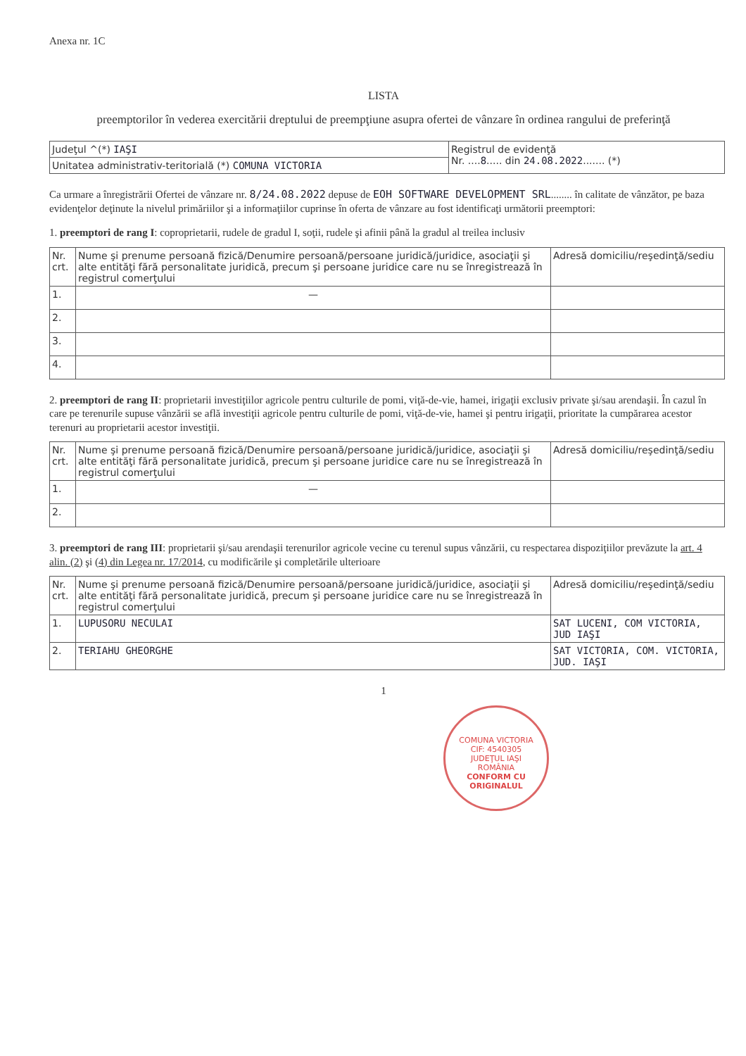Anexa nr. 1C
LISTA
preemptorilor în vederea exercitării dreptului de preempţiune asupra ofertei de vânzare în ordinea rangului de preferinţă
| Judeţul ^(*) IAŞI | Registrul de evidenţă Nr. .... 8 ..... din 24.08.2022 ....... (*) |
| Unitatea administrativ-teritorială (*) COMUNA VICTORIA | |
Ca urmare a înregistrării Ofertei de vânzare nr. 8/24.08.2022 depuse de EOH SOFTWARE DEVELOPMENT SRL........ în calitate de vânzător, pe baza evidenţelor deţinute la nivelul primăriilor şi a informaţiilor cuprinse în oferta de vânzare au fost identificaţi următorii preemptori:
1. preemptori de rang I: coproprietarii, rudele de gradul I, soţii, rudele şi afinii până la gradul al treilea inclusiv
| Nr. crt. | Nume şi prenume persoană fizică/Denumire persoană/persoane juridică/juridice, asociaţii şi alte entităţi fără personalitate juridică, precum şi persoane juridice care nu se înregistrează în registrul comerţului | Adresă domiciliu/reşedinţă/sediu |
| --- | --- | --- |
| 1. | — | |
| 2. | | |
| 3. | | |
| 4. | | |
2. preemptori de rang II: proprietarii investiţiilor agricole pentru culturile de pomi, viţă-de-vie, hamei, irigaţii exclusiv private şi/sau arendaşii. În cazul în care pe terenurile supuse vânzării se află investiţii agricole pentru culturile de pomi, viţă-de-vie, hamei şi pentru irigaţii, prioritate la cumpărarea acestor terenuri au proprietarii acestor investiţii.
| Nr. crt. | Nume şi prenume persoană fizică/Denumire persoană/persoane juridică/juridice, asociaţii şi alte entităţi fără personalitate juridică, precum şi persoane juridice care nu se înregistrează în registrul comerţului | Adresă domiciliu/reşedinţă/sediu |
| --- | --- | --- |
| 1. | — | |
| 2. | | |
3. preemptori de rang III: proprietarii şi/sau arendaşii terenurilor agricole vecine cu terenul supus vânzării, cu respectarea dispoziţiilor prevăzute la art. 4 alin. (2) şi (4) din Legea nr. 17/2014, cu modificările şi completările ulterioare
| Nr. crt. | Nume şi prenume persoană fizică/Denumire persoană/persoane juridică/juridice, asociaţii şi alte entităţi fără personalitate juridică, precum şi persoane juridice care nu se înregistrează în registrul comerţului | Adresă domiciliu/reşedinţă/sediu |
| --- | --- | --- |
| 1. | LUPUSORU NECULAI | SAT LUCENI, COM VICTORIA, JUD IAŞI |
| 2. | TERIAHU GHEORGHE | SAT VICTORIA, COM. VICTORIA, JUD. IAŞI |
1
COMUNA VICTORIA
CIF: 4540305
JUDEŢUL IAŞI
ROMÂNIA
CONFORM CU ORIGINALUL